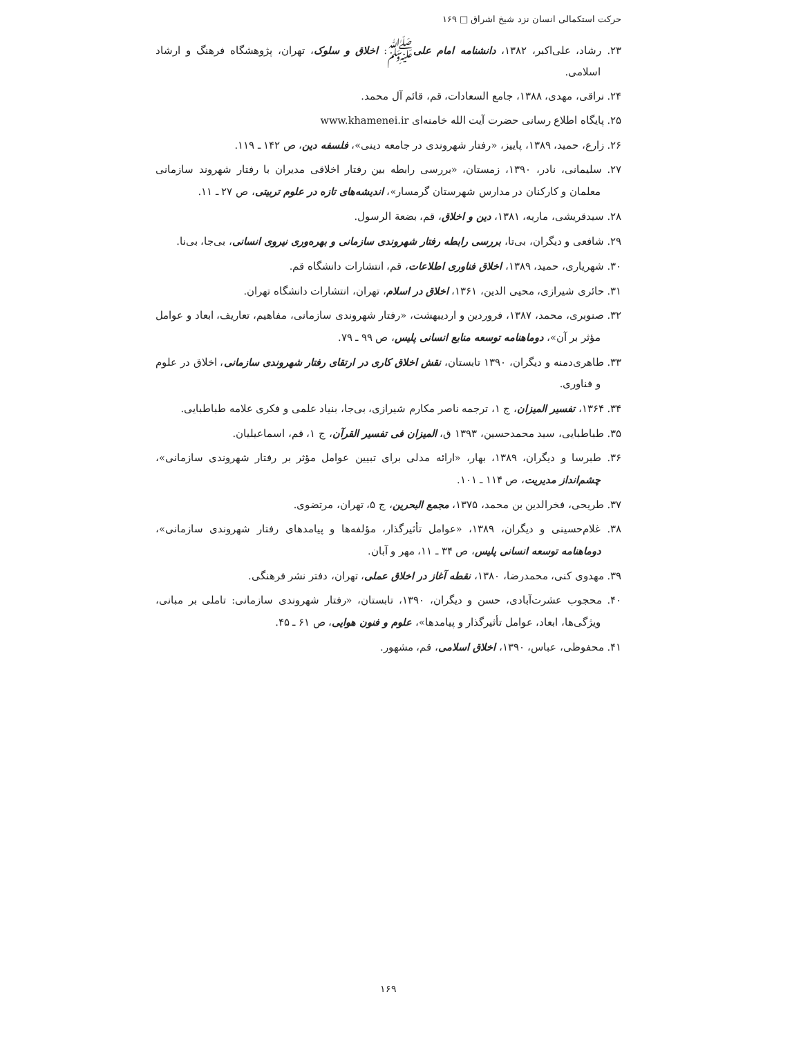حرکت استکمالی انسان نزد شیخ اشراق □ ۱۶۹
۲۳. رشاد، علی‌اکبر، ۱۳۸۲، دانشنامه امام علیﷺ: اخلاق و سلوک، تهران، پژوهشگاه فرهنگ و ارشاد اسلامی.
۲۴. نراقی، مهدی، ۱۳۸۸، جامع السعادات، قم، قائم آل محمد.
۲۵. پایگاه اطلاع رسانی حضرت آیت الله خامنه‌ای www.khamenei.ir
۲۶. زارع، حمید، ۱۳۸۹، پاییز، «رفتار شهروندی در جامعه دینی»، فلسفه دین، ص ۱۴۲ ـ ۱۱۹.
۲۷. سلیمانی، نادر، ۱۳۹۰، زمستان، «بررسی رابطه بین رفتار اخلاقی مدیران با رفتار شهروند سازمانی معلمان و کارکنان در مدارس شهرستان گرمسار»، اندیشه‌های تازه در علوم تربیتی، ص ۲۷ ـ ۱۱.
۲۸. سیدقریشی، ماریه، ۱۳۸۱، دین و اخلاق، قم، بضعة الرسول.
۲۹. شافعی و دیگران، بی‌تا، بررسی رابطه رفتار شهروندی سازمانی و بهره‌وری نیروی انسانی، بی‌جا، بی‌نا.
۳۰. شهریاری، حمید، ۱۳۸۹، اخلاق فناوری اطلاعات، قم، انتشارات دانشگاه قم.
۳۱. حائری شیرازی، محیی الدین، ۱۳۶۱، اخلاق در اسلام، تهران، انتشارات دانشگاه تهران.
۳۲. صنوبری، محمد، ۱۳۸۷، فروردین و اردیبهشت، «رفتار شهروندی سازمانی، مفاهیم، تعاریف، ابعاد و عوامل مؤثر بر آن»، دوماهنامه توسعه منابع انسانی پلیس، ص ۹۹ ـ ۷۹.
۳۳. طاهری‌دمنه و دیگران، ۱۳۹۰ تابستان، نقش اخلاق کاری در ارتقای رفتار شهروندی سازمانی، اخلاق در علوم و فناوری.
۳۴. ۱۳۶۴، تفسیر المیزان، ج ۱، ترجمه ناصر مکارم شیرازی، بی‌جا، بنیاد علمی و فکری علامه طباطبایی.
۳۵. طباطبایی، سید محمدحسین، ۱۳۹۳ ق، المیزان فی تفسیر القرآن، ج ۱، قم، اسماعیلیان.
۳۶. طبرسا و دیگران، ۱۳۸۹، بهار، «ارائه مدلی برای تبیین عوامل مؤثر بر رفتار شهروندی سازمانی»، چشم‌انداز مدیریت، ص ۱۱۴ ـ ۱۰۱.
۳۷. طریحی، فخرالدین بن محمد، ۱۳۷۵، مجمع البحرین، ج ۵، تهران، مرتضوی.
۳۸. غلام‌حسینی و دیگران، ۱۳۸۹، «عوامل تأثیرگذار، مؤلفه‌ها و پیامدهای رفتار شهروندی سازمانی»، دوماهنامه توسعه انسانی پلیس، ص ۳۴ ـ ۱۱، مهر و آبان.
۳۹. مهدوی کنی، محمدرضا، ۱۳۸۰، نقطه آغاز در اخلاق عملی، تهران، دفتر نشر فرهنگی.
۴۰. محجوب عشرت‌آبادی، حسن و دیگران، ۱۳۹۰، تابستان، «رفتار شهروندی سازمانی: تاملی بر مبانی، ویژگی‌ها، ابعاد، عوامل تأثیرگذار و پیامدها»، علوم و فنون هوایی، ص ۶۱ ـ ۴۵.
۴۱. محفوظی، عباس، ۱۳۹۰، اخلاق اسلامی، قم، مشهور.
۱۶۹